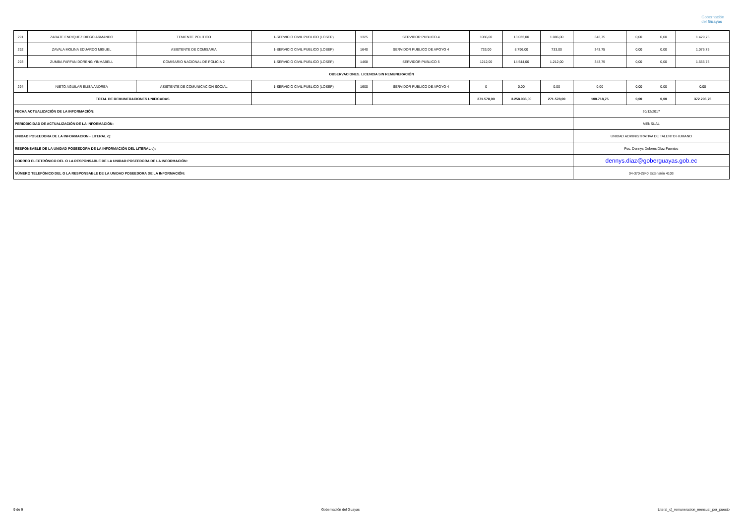Gobernación
del Guayas
| 291 | ZARATE ENRIQUEZ DIEGO ARMANDO | TENIENTE POLITICO | 1-SERVICIO CIVIL PUBLICO (LOSEP) | 1325 | SERVIDOR PUBLICO 4 | 1086,00 | 13.032,00 | 1.086,00 | 343,75 | 0,00 | 0,00 | 1.429,75 |
| 292 | ZAVALA MOLINA EDUARDO MIGUEL | ASISTENTE DE COMISARIA | 1-SERVICIO CIVIL PUBLICO (LOSEP) | 1640 | SERVIDOR PUBLICO DE APOYO 4 | 733,00 | 8.796,00 | 733,00 | 343,75 | 0,00 | 0,00 | 1.076,75 |
| 293 | ZUMBA FARFAN DORENG YINMABELL | COMISARIO NACIONAL DE POLICIA 2 | 1-SERVICIO CIVIL PUBLICO (LOSEP) | 1468 | SERVIDOR PUBLICO 5 | 1212,00 | 14.544,00 | 1.212,00 | 343,75 | 0,00 | 0,00 | 1.555,75 |
| OBSERVACIONES. LICENCIA SIN REMUNERACIÓN | | | | | | | | | | | | |
| 294 | NIETO AGUILAR ELISA ANDREA | ASISTENTE DE COMUNICACION SOCIAL | 1-SERVICIO CIVIL PUBLICO (LOSEP) | 1600 | SERVIDOR PUBLICO DE APOYO 4 | 0 | 0,00 | 0,00 | 0,00 | 0,00 | 0,00 | 0,00 |
| TOTAL DE REMUNERACIONES UNIFICADAS | | | | | | 271.578,00 | 3.258.936,00 | 271.578,00 | 100.718,75 | 0,00 | 0,00 | 372.296,75 |
| FECHA ACTUALIZACIÓN DE LA INFORMACIÓN: | | | | | | | | | 30/12/2017 | | | |
| PERIODICIDAD DE ACTUALIZACIÓN DE LA INFORMACIÓN: | | | | | | | | | MENSUAL | | | |
| UNIDAD POSEEDORA DE LA INFORMACION - LITERAL c): | | | | | | | | | UNIDAD ADMINISTRATIVA DE TALENTO HUMANO | | | |
| RESPONSABLE DE LA UNIDAD POSEEDORA DE LA INFORMACIÓN DEL LITERAL c): | | | | | | | | | Psc. Dennys Dolores Díaz Fuentes | | | |
| CORREO ELECTRÓNICO DEL O LA RESPONSABLE DE LA UNIDAD POSEEDORA DE LA INFORMACIÓN: | | | | | | | | | dennys.diaz@goberguayas.gob.ec | | | |
| NÚMERO TELEFÓNICO DEL O LA RESPONSABLE DE LA UNIDAD POSEEDORA DE LA INFORMACIÓN: | | | | | | | | | 04-370-2840 Extensión 4103 | | | |
9 de 9 Gobernación del Guayas Literal_c)_remuneracion_mensual_por_puesto